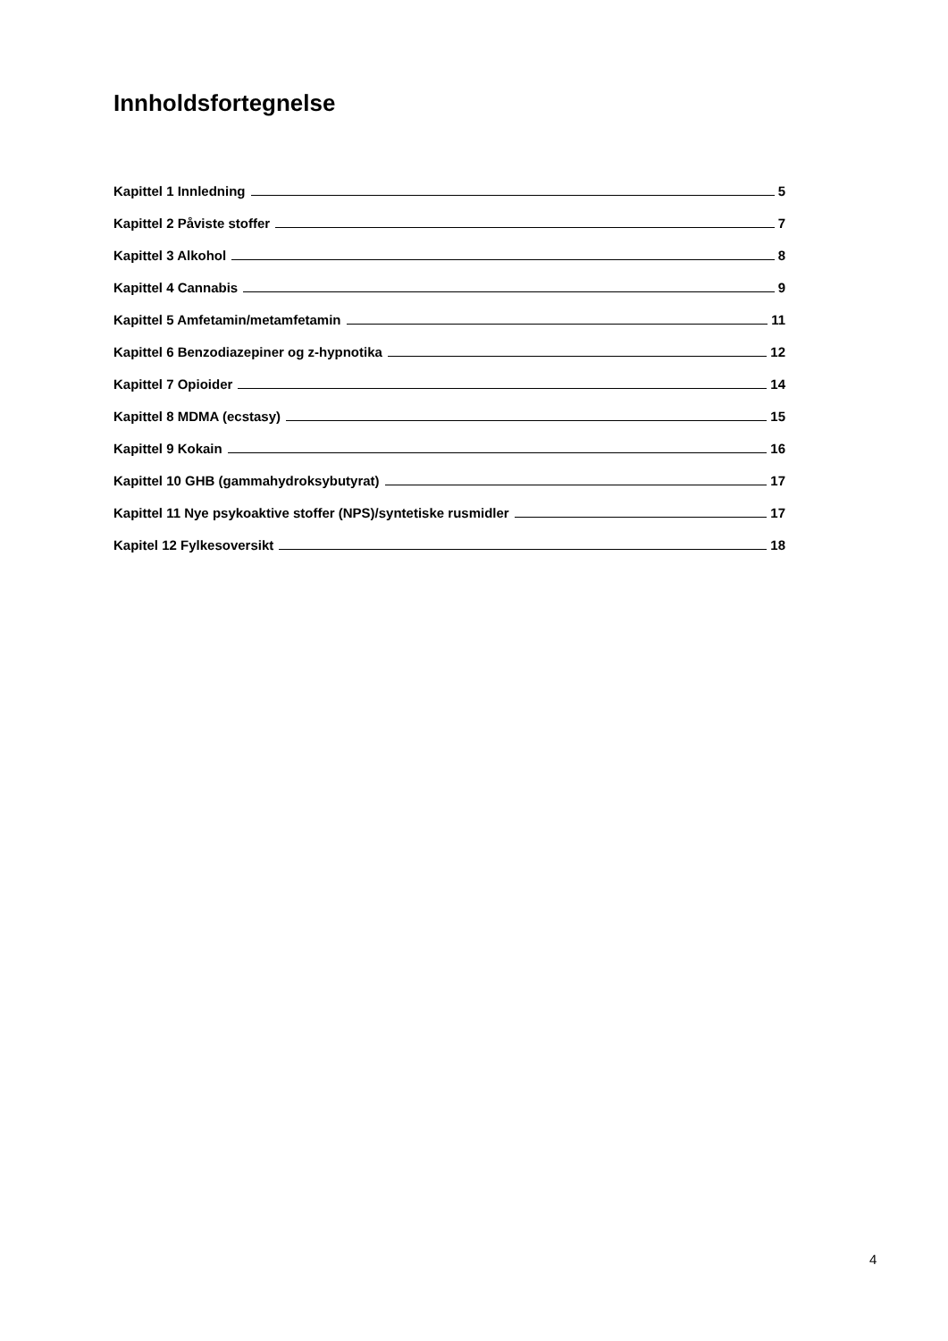Innholdsfortegnelse
Kapittel 1 Innledning 5
Kapittel 2 Påviste stoffer 7
Kapittel 3 Alkohol 8
Kapittel 4 Cannabis 9
Kapittel 5 Amfetamin/metamfetamin 11
Kapittel 6 Benzodiazepiner og z-hypnotika 12
Kapittel 7 Opioider 14
Kapittel 8 MDMA (ecstasy) 15
Kapittel 9 Kokain 16
Kapittel 10 GHB (gammahydroksybutyrat) 17
Kapittel 11 Nye psykoaktive stoffer (NPS)/syntetiske rusmidler 17
Kapitel 12 Fylkesoversikt 18
4